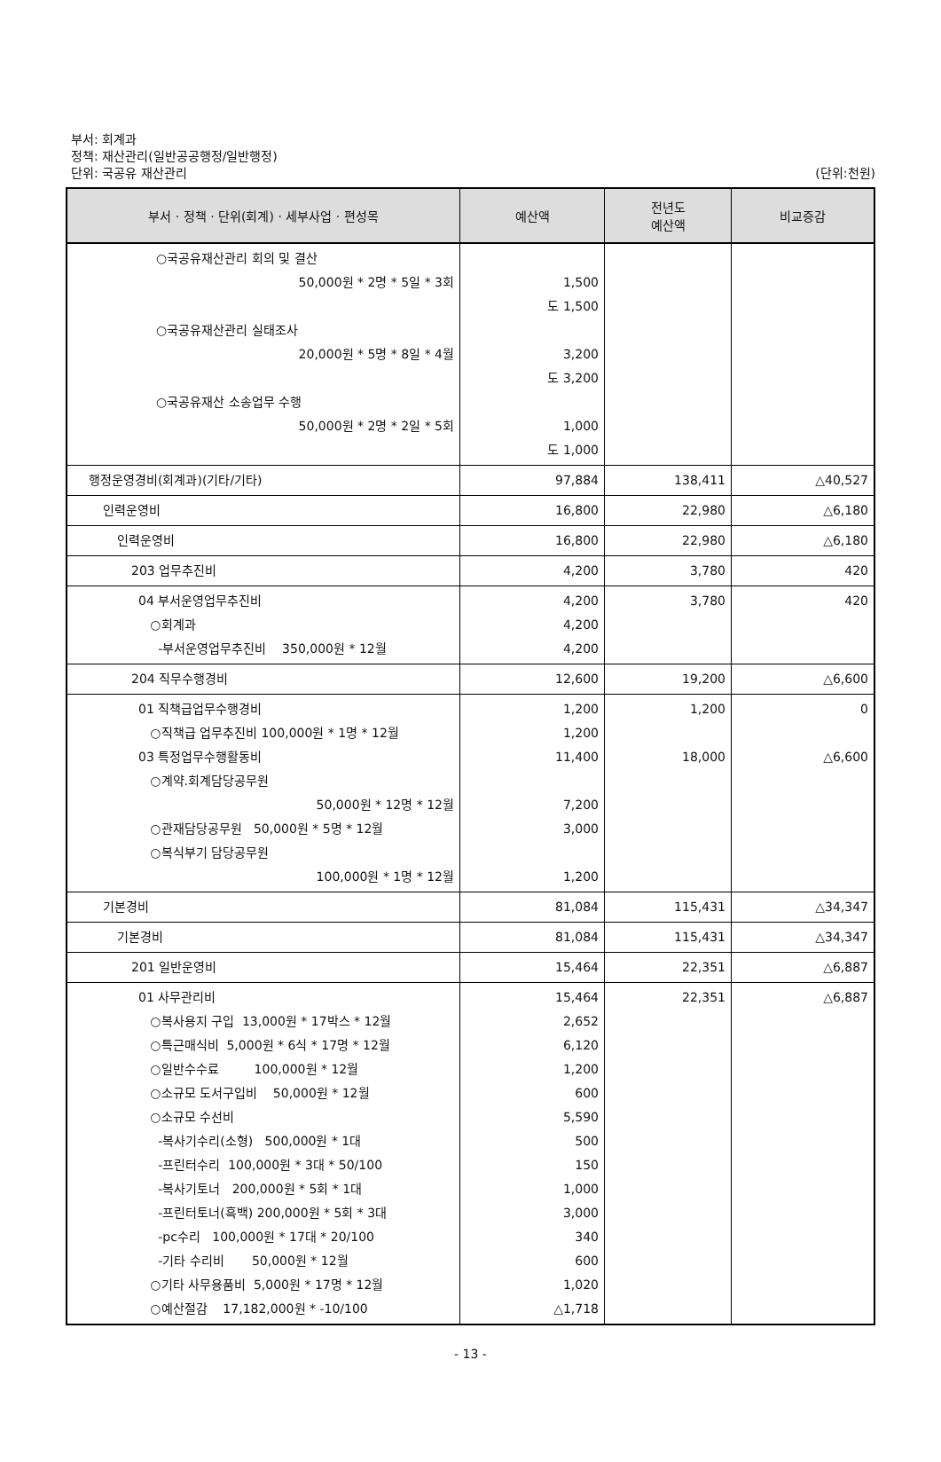부서: 회계과
정책: 재산관리(일반공공행정/일반행정)
단위: 국공유 재산관리
(단위:천원)
| 부서 · 정책 · 단위(회계) · 세부사업 · 편성목 | 예산액 | 전년도 예산액 | 비교증감 |
| --- | --- | --- | --- |
| ○국공유재산관리 회의 및 결산 50,000원 * 2명 * 5일 * 3회 ○국공유재산관리 실태조사 20,000원 * 5명 * 8일 * 4월 ○국공유재산 소송업무 수행 50,000원 * 2명 * 2일 * 5회 | 1,500 도 1,500 3,200 도 3,200 1,000 도 1,000 | | |
| 행정운영경비(회계과)(기타/기타) | 97,884 | 138,411 | △40,527 |
| 인력운영비 | 16,800 | 22,980 | △6,180 |
| 인력운영비 | 16,800 | 22,980 | △6,180 |
| 203 업무추진비 | 4,200 | 3,780 | 420 |
| 04 부서운영업무추진비 ○회계과 -부서운영업무추진비 350,000원 * 12월 | 4,200 4,200 4,200 | 3,780 | 420 |
| 204 직무수행경비 | 12,600 | 19,200 | △6,600 |
| 01 직책급업무수행경비 ○직책급 업무추진비 100,000원 * 1명 * 12월 03 특정업무수행활동비 ○계약.회계담당공무원 50,000원 * 12명 * 12월 ○관재담당공무원 50,000원 * 5명 * 12월 ○복식부기 담당공무원 100,000원 * 1명 * 12월 | 1,200 1,200 11,400 7,200 3,000 1,200 | 1,200 18,000 | 0 △6,600 |
| 기본경비 | 81,084 | 115,431 | △34,347 |
| 기본경비 | 81,084 | 115,431 | △34,347 |
| 201 일반운영비 | 15,464 | 22,351 | △6,887 |
| 01 사무관리비 ○복사용지 구입 13,000원 * 17박스 * 12월 ○특근매식비 5,000원 * 6식 * 17명 * 12월 ○일반수수료 100,000원 * 12월 ○소규모 도서구입비 50,000원 * 12월 ○소규모 수선비 -복사기수리(소형) 500,000원 * 1대 -프린터수리 100,000원 * 3대 * 50/100 -복사기토너 200,000원 * 5회 * 1대 -프린터토너(흑백) 200,000원 * 5회 * 3대 -pc수리 100,000원 * 17대 * 20/100 -기타 수리비 50,000원 * 12월 ○기타 사무용품비 5,000원 * 17명 * 12월 ○예산절감 17,182,000원 * -10/100 | 15,464 2,652 6,120 1,200 600 5,590 500 150 1,000 3,000 340 600 1,020 △1,718 | 22,351 | △6,887 |
- 13 -